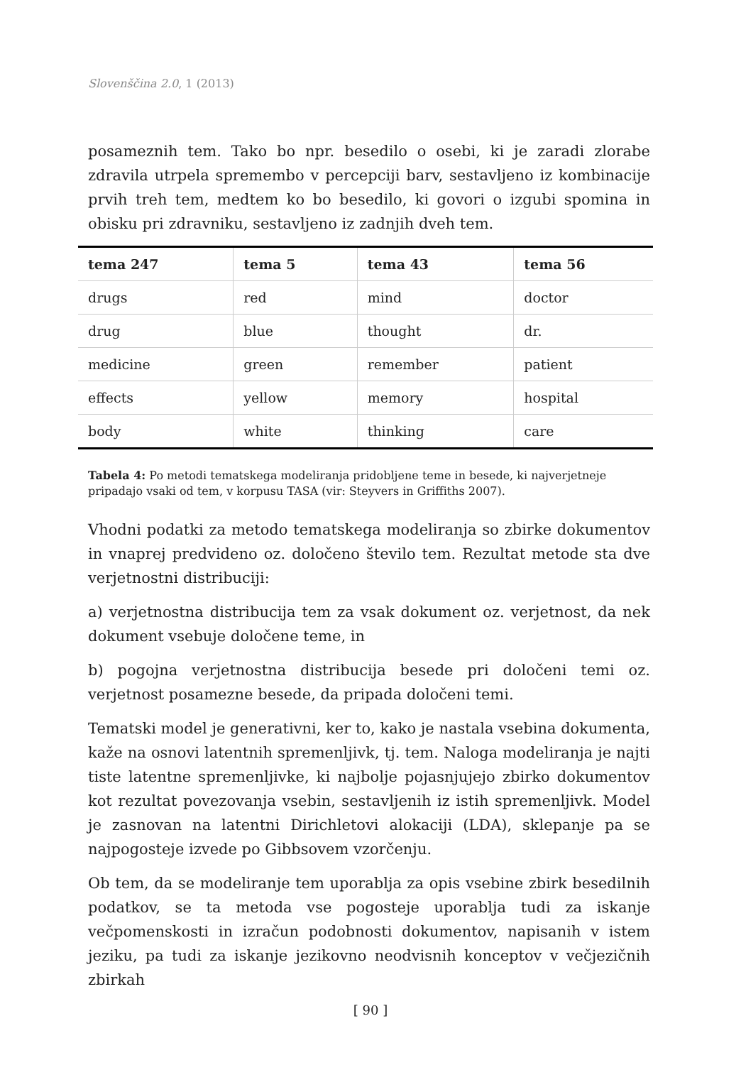Slovenščina 2.0, 1 (2013)
posameznih tem. Tako bo npr. besedilo o osebi, ki je zaradi zlorabe zdravila utrpela spremembo v percepciji barv, sestavljeno iz kombinacije prvih treh tem, medtem ko bo besedilo, ki govori o izgubi spomina in obisku pri zdravniku, sestavljeno iz zadnjih dveh tem.
| tema 247 | tema 5 | tema 43 | tema 56 |
| --- | --- | --- | --- |
| drugs | red | mind | doctor |
| drug | blue | thought | dr. |
| medicine | green | remember | patient |
| effects | yellow | memory | hospital |
| body | white | thinking | care |
Tabela 4: Po metodi tematskega modeliranja pridobljene teme in besede, ki najverjetneje pripadajo vsaki od tem, v korpusu TASA (vir: Steyvers in Griffiths 2007).
Vhodni podatki za metodo tematskega modeliranja so zbirke dokumentov in vnaprej predvideno oz. določeno število tem. Rezultat metode sta dve verjetnostni distribuciji:
a) verjetnostna distribucija tem za vsak dokument oz. verjetnost, da nek dokument vsebuje določene teme, in
b) pogojna verjetnostna distribucija besede pri določeni temi oz. verjetnost posamezne besede, da pripada določeni temi.
Tematski model je generativni, ker to, kako je nastala vsebina dokumenta, kaže na osnovi latentnih spremenljivk, tj. tem. Naloga modeliranja je najti tiste latentne spremenljivke, ki najbolje pojasnjujejo zbirko dokumentov kot rezultat povezovanja vsebin, sestavljenih iz istih spremenljivk. Model je zasnovan na latentni Dirichletovi alokaciji (LDA), sklepanje pa se najpogosteje izvede po Gibbsovem vzorčenju.
Ob tem, da se modeliranje tem uporablja za opis vsebine zbirk besedilnih podatkov, se ta metoda vse pogosteje uporablja tudi za iskanje večpomenskosti in izračun podobnosti dokumentov, napisanih v istem jeziku, pa tudi za iskanje jezikovno neodvisnih konceptov v večjezičnih zbirkah
[ 90 ]